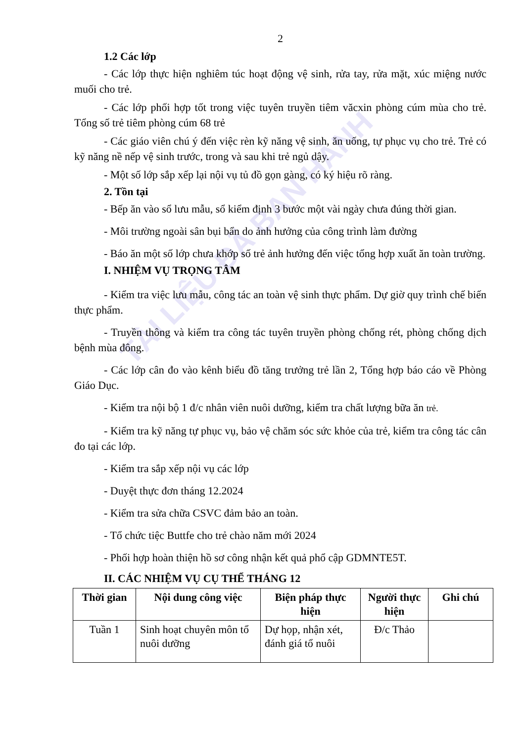TÀI LIỆU ĐÃ BAN HÀNH
2
1.2 Các lớp
- Các lớp thực hiện nghiêm túc hoạt động vệ sinh, rửa tay, rửa mặt, xúc miệng nước muối cho trẻ.
- Các lớp phối hợp tốt trong việc tuyên truyền tiêm văcxin phòng cúm mùa cho trẻ. Tổng số trẻ tiêm phòng cúm 68 trẻ
- Các giáo viên chú ý đến việc rèn kỹ năng vệ sinh, ăn uống, tự phục vụ cho trẻ. Trẻ có kỹ năng nề nếp vệ sinh trước, trong và sau khi trẻ ngủ dậy.
- Một số lớp sắp xếp lại nội vụ tủ đồ gọn gàng, có ký hiệu rõ ràng.
2. Tồn tại
- Bếp ăn vào sổ lưu mẫu, sổ kiểm định 3 bước một vài ngày chưa đúng thời gian.
- Môi trường ngoài sân bụi bẩn do ảnh hưởng của công trình làm đường
- Báo ăn một số lớp chưa khớp số trẻ ảnh hưởng đến việc tổng hợp xuất ăn toàn trường.
I. NHIỆM VỤ TRỌNG TÂM
- Kiểm tra việc lưu mẫu, công tác an toàn vệ sinh thực phẩm. Dự giờ quy trình chế biến thực phẩm.
- Truyền thông và kiểm tra công tác tuyên truyền phòng chống rét, phòng chống dịch bệnh mùa đông.
- Các lớp cân đo vào kênh biểu đồ tăng trưởng trẻ lần 2, Tổng hợp báo cáo về Phòng Giáo Dục.
- Kiểm tra nội bộ 1 đ/c nhân viên nuôi dưỡng, kiểm tra chất lượng bữa ăn trẻ.
- Kiểm tra kỹ năng tự phục vụ, bảo vệ chăm sóc sức khỏe của trẻ, kiểm tra công tác cân đo tại các lớp.
- Kiểm tra sắp xếp nội vụ các lớp
- Duyệt thực đơn tháng 12.2024
- Kiểm tra sửa chữa CSVC đảm bảo an toàn.
- Tổ chức tiệc Buttfe cho trẻ chào năm mới 2024
- Phối hợp hoàn thiện hồ sơ công nhận kết quả phổ cập GDMNTE5T.
II. CÁC NHIỆM VỤ CỤ THỂ THÁNG 12
| Thời gian | Nội dung công việc | Biện pháp thực hiện | Người thực hiện | Ghi chú |
| --- | --- | --- | --- | --- |
| Tuần 1 | Sinh hoạt chuyên môn tổ nuôi dưỡng | Dự họp, nhận xét, đánh giá tổ nuôi | Đ/c Thảo | |